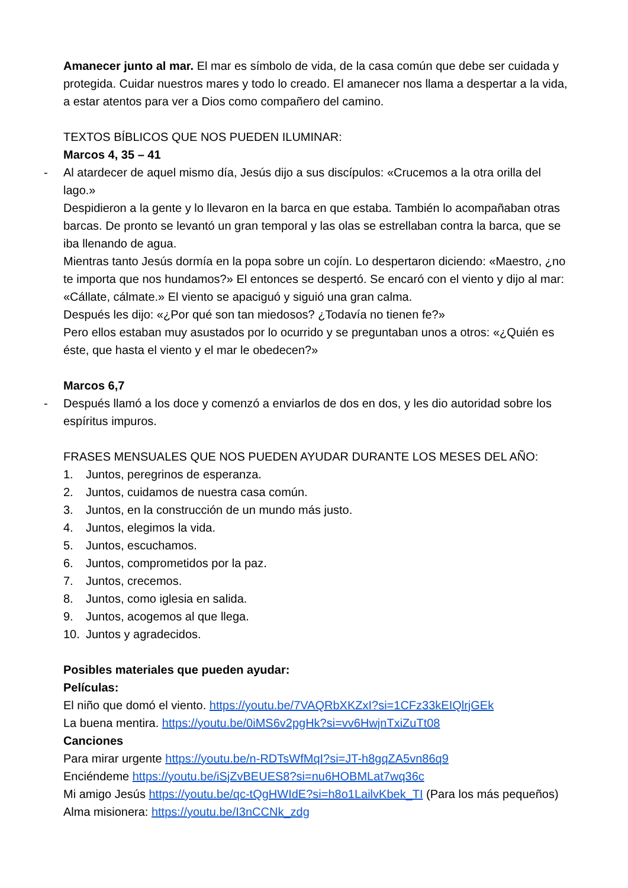Amanecer junto al mar. El mar es símbolo de vida, de la casa común que debe ser cuidada y protegida. Cuidar nuestros mares y todo lo creado. El amanecer nos llama a despertar a la vida, a estar atentos para ver a Dios como compañero del camino.
TEXTOS BÍBLICOS QUE NOS PUEDEN ILUMINAR:
Marcos 4, 35 – 41
- Al atardecer de aquel mismo día, Jesús dijo a sus discípulos: «Crucemos a la otra orilla del lago.»
Despidieron a la gente y lo llevaron en la barca en que estaba. También lo acompañaban otras barcas. De pronto se levantó un gran temporal y las olas se estrellaban contra la barca, que se iba llenando de agua.
Mientras tanto Jesús dormía en la popa sobre un cojín. Lo despertaron diciendo: «Maestro, ¿no te importa que nos hundamos?» El entonces se despertó. Se encaró con el viento y dijo al mar: «Cállate, cálmate.» El viento se apaciguó y siguió una gran calma.
Después les dijo: «¿Por qué son tan miedosos? ¿Todavía no tienen fe?»
Pero ellos estaban muy asustados por lo ocurrido y se preguntaban unos a otros: «¿Quién es éste, que hasta el viento y el mar le obedecen?»
Marcos 6,7
- Después llamó a los doce y comenzó a enviarlos de dos en dos, y les dio autoridad sobre los espíritus impuros.
FRASES MENSUALES QUE NOS PUEDEN AYUDAR DURANTE LOS MESES DEL AÑO:
1. Juntos, peregrinos de esperanza.
2. Juntos, cuidamos de nuestra casa común.
3. Juntos, en la construcción de un mundo más justo.
4. Juntos, elegimos la vida.
5. Juntos, escuchamos.
6. Juntos, comprometidos por la paz.
7. Juntos, crecemos.
8. Juntos, como iglesia en salida.
9. Juntos, acogemos al que llega.
10. Juntos y agradecidos.
Posibles materiales que pueden ayudar:
Películas:
El niño que domó el viento. https://youtu.be/7VAQRbXKZxI?si=1CFz33kEIQlrjGEk
La buena mentira. https://youtu.be/0iMS6v2pgHk?si=vv6HwjnTxiZuTt08
Canciones
Para mirar urgente https://youtu.be/n-RDTsWfMqI?si=JT-h8gqZA5vn86q9
Enciéndeme https://youtu.be/iSjZvBEUES8?si=nu6HOBMLat7wq36c
Mi amigo Jesús https://youtu.be/qc-tQgHWIdE?si=h8o1LailvKbek_TI (Para los más pequeños)
Alma misionera: https://youtu.be/I3nCCNk_zdg